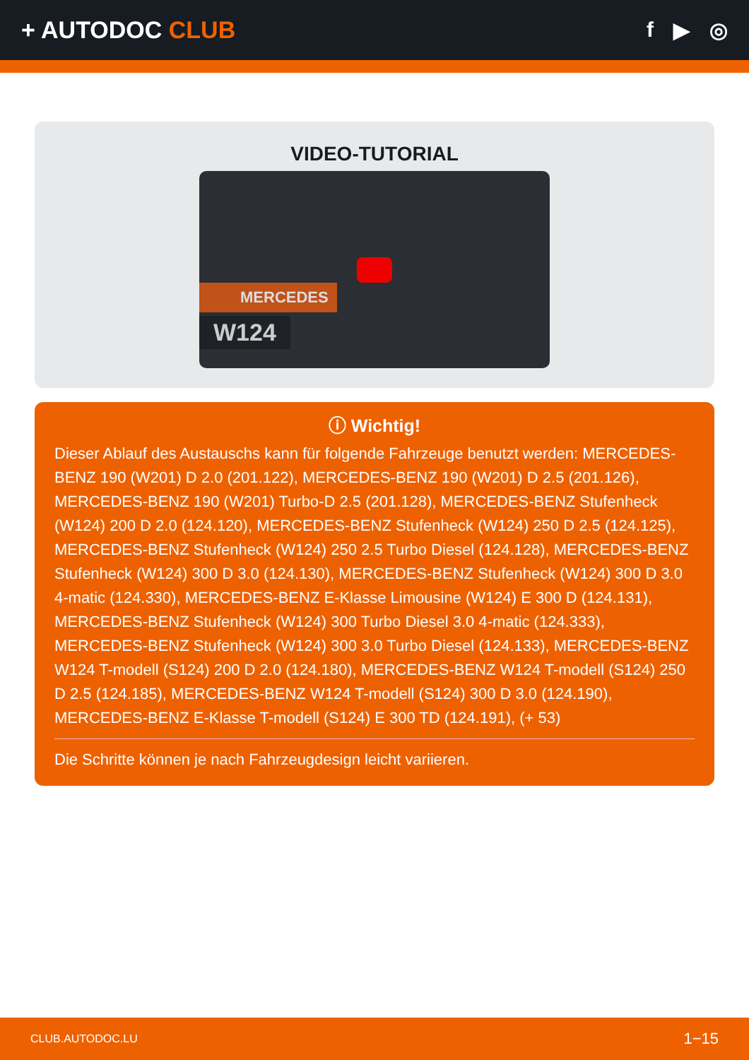+ AUTODOC CLUB f ▶ ◎
VIDEO-TUTORIAL
MERCEDES
W124
ⓘ Wichtig!
Dieser Ablauf des Austauschs kann für folgende Fahrzeuge benutzt werden: MERCEDES-BENZ 190 (W201) D 2.0 (201.122), MERCEDES-BENZ 190 (W201) D 2.5 (201.126), MERCEDES-BENZ 190 (W201) Turbo-D 2.5 (201.128), MERCEDES-BENZ Stufenheck (W124) 200 D 2.0 (124.120), MERCEDES-BENZ Stufenheck (W124) 250 D 2.5 (124.125), MERCEDES-BENZ Stufenheck (W124) 250 2.5 Turbo Diesel (124.128), MERCEDES-BENZ Stufenheck (W124) 300 D 3.0 (124.130), MERCEDES-BENZ Stufenheck (W124) 300 D 3.0 4-matic (124.330), MERCEDES-BENZ E-Klasse Limousine (W124) E 300 D (124.131), MERCEDES-BENZ Stufenheck (W124) 300 Turbo Diesel 3.0 4-matic (124.333), MERCEDES-BENZ Stufenheck (W124) 300 3.0 Turbo Diesel (124.133), MERCEDES-BENZ W124 T-modell (S124) 200 D 2.0 (124.180), MERCEDES-BENZ W124 T-modell (S124) 250 D 2.5 (124.185), MERCEDES-BENZ W124 T-modell (S124) 300 D 3.0 (124.190), MERCEDES-BENZ E-Klasse T-modell (S124) E 300 TD (124.191), (+ 53)
Die Schritte können je nach Fahrzeugdesign leicht variieren.
CLUB.AUTODOC.LU 1−15